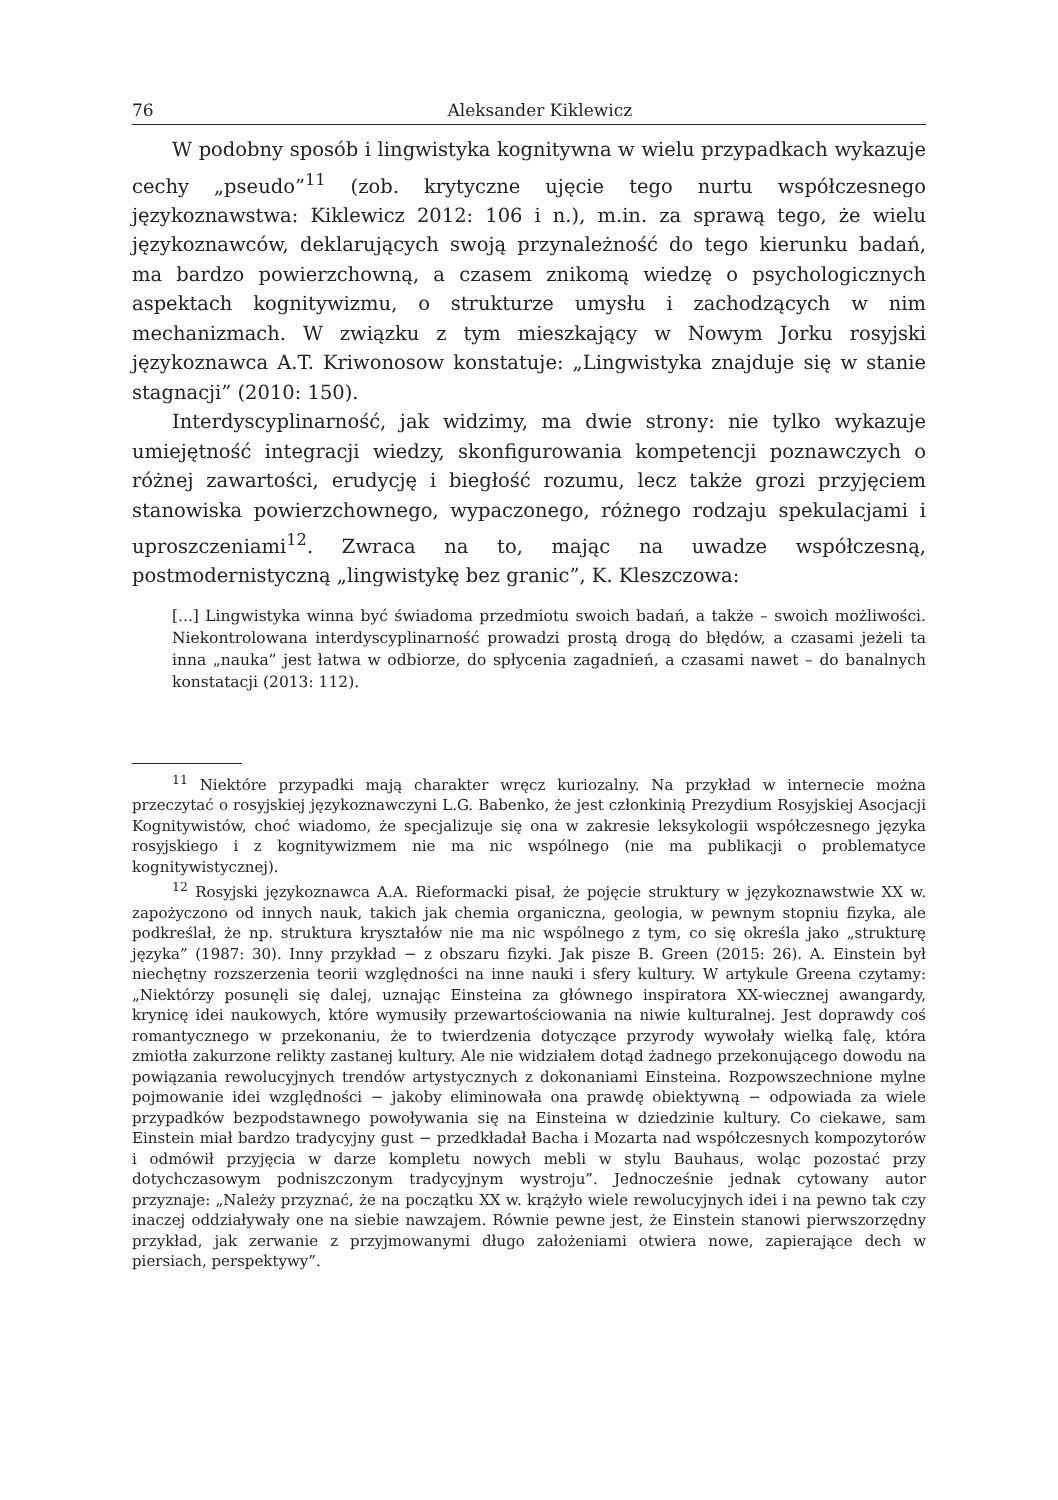76 Aleksander Kiklewicz
W podobny sposób i lingwistyka kognitywna w wielu przypadkach wykazuje cechy „pseudo”<sup>11</sup> (zob. krytyczne ujęcie tego nurtu współczesnego językoznawstwa: Kiklewicz 2012: 106 i n.), m.in. za sprawą tego, że wielu językoznawców, deklarujących swoją przynależność do tego kierunku badań, ma bardzo powierzchowną, a czasem znikomą wiedzę o psychologicznych aspektach kognitywizmu, o strukturze umysłu i zachodzących w nim mechanizmach. W związku z tym mieszkający w Nowym Jorku rosyjski językoznawca A.T. Kriwonosow konstatuje: „Lingwistyka znajduje się w stanie stagnacji” (2010: 150).
Interdyscyplinarność, jak widzimy, ma dwie strony: nie tylko wykazuje umiejętność integracji wiedzy, skonfigurowania kompetencji poznawczych o różnej zawartości, erudycję i biegłość rozumu, lecz także grozi przyjęciem stanowiska powierzchownego, wypaczonego, różnego rodzaju spekulacjami i uproszczeniami<sup>12</sup>. Zwraca na to, mając na uwadze współczesną, postmodernistyczną „lingwistykę bez granic”, K. Kleszczowa:
[...] Lingwistyka winna być świadoma przedmiotu swoich badań, a także – swoich możliwości. Niekontrolowana interdyscyplinarność prowadzi prostą drogą do błędów, a czasami jeżeli ta inna „nauka” jest łatwa w odbiorze, do spłycenia zagadnień, a czasami nawet – do banalnych konstatacji (2013: 112).
<sup>11</sup> Niektóre przypadki mają charakter wręcz kuriozalny. Na przykład w internecie można przeczytać o rosyjskiej językoznawczyni L.G. Babenko, że jest członkinią Prezydium Rosyjskiej Asocjacji Kognitywistów, choć wiadomo, że specjalizuje się ona w zakresie leksykologii współczesnego języka rosyjskiego i z kognitywizmem nie ma nic wspólnego (nie ma publikacji o problematyce kognitywistycznej).
<sup>12</sup> Rosyjski językoznawca A.A. Rieformacki pisał, że pojęcie struktury w językoznawstwie XX w. zapożyczono od innych nauk, takich jak chemia organiczna, geologia, w pewnym stopniu fizyka, ale podkreślał, że np. struktura kryształów nie ma nic wspólnego z tym, co się określa jako „strukturę języka” (1987: 30). Inny przykład − z obszaru fizyki. Jak pisze B. Green (2015: 26). A. Einstein był niechętny rozszerzenia teorii względności na inne nauki i sfery kultury. W artykule Greena czytamy: „Niektórzy posunęli się dalej, uznając Einsteina za głównego inspiratora XX-wiecznej awangardy, krynicę idei naukowych, które wymusiły przewartościowania na niwie kulturalnej. Jest doprawdy coś romantycznego w przekonaniu, że to twierdzenia dotyczące przyrody wywołały wielką falę, która zmiotła zakurzone relikty zastanej kultury. Ale nie widziałem dotąd żadnego przekonującego dowodu na powiązania rewolucyjnych trendów artystycznych z dokonaniami Einsteina. Rozpowszechnione mylne pojmowanie idei względności − jakoby eliminowała ona prawdę obiektywną − odpowiada za wiele przypadków bezpodstawnego powoływania się na Einsteina w dziedzinie kultury. Co ciekawe, sam Einstein miał bardzo tradycyjny gust − przedkładał Bacha i Mozarta nad współczesnych kompozytorów i odmówił przyjęcia w darze kompletu nowych mebli w stylu Bauhaus, woląc pozostać przy dotychczasowym podniszczonym tradycyjnym wystroju”. Jednocześnie jednak cytowany autor przyznaje: „Należy przyznać, że na początku XX w. krążyło wiele rewolucyjnych idei i na pewno tak czy inaczej oddziaływały one na siebie nawzajem. Równie pewne jest, że Einstein stanowi pierwszorzędny przykład, jak zerwanie z przyjmowanymi długo założeniami otwiera nowe, zapierające dech w piersiach, perspektywy”.